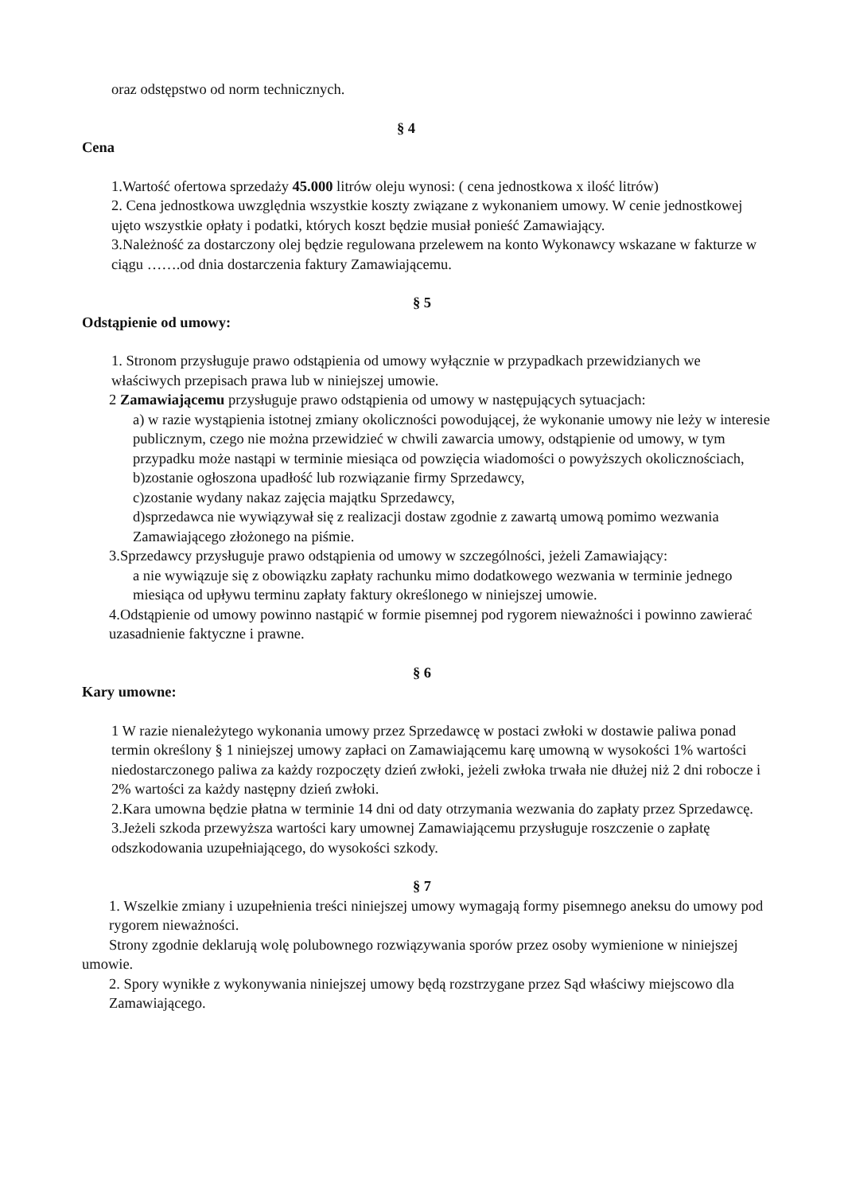oraz odstępstwo od norm technicznych.
§ 4
Cena
1.Wartość ofertowa sprzedaży 45.000 litrów oleju wynosi: ( cena jednostkowa x ilość litrów)
2. Cena jednostkowa uwzględnia wszystkie koszty związane z wykonaniem umowy. W cenie jednostkowej ujęto wszystkie opłaty i podatki, których koszt będzie musiał ponieść Zamawiający.
3.Należność za dostarczony olej będzie regulowana przelewem na konto Wykonawcy wskazane w fakturze w ciągu …….od dnia dostarczenia faktury Zamawiającemu.
§ 5
Odstąpienie od umowy:
1. Stronom przysługuje prawo odstąpienia od umowy wyłącznie w przypadkach przewidzianych we właściwych przepisach prawa lub w niniejszej umowie.
2 Zamawiającemu przysługuje prawo odstąpienia od umowy w następujących sytuacjach:
a) w razie wystąpienia istotnej zmiany okoliczności powodującej, że wykonanie umowy nie leży w interesie publicznym, czego nie można przewidzieć w chwili zawarcia umowy, odstąpienie od umowy, w tym przypadku może nastąpi w terminie miesiąca od powzięcia wiadomości o powyższych okolicznościach,
b)zostanie ogłoszona upadłość lub rozwiązanie firmy Sprzedawcy,
c)zostanie wydany nakaz zajęcia majątku Sprzedawcy,
d)sprzedawca nie wywiązywał się z realizacji dostaw zgodnie z zawartą umową pomimo wezwania Zamawiającego złożonego na piśmie.
3.Sprzedawcy przysługuje prawo odstąpienia od umowy w szczególności, jeżeli Zamawiający:
a nie wywiązuje się z obowiązku zapłaty rachunku mimo dodatkowego wezwania w terminie jednego miesiąca od upływu terminu zapłaty faktury określonego w niniejszej umowie.
4.Odstąpienie od umowy powinno nastąpić w formie pisemnej pod rygorem nieważności i powinno zawierać uzasadnienie faktyczne i prawne.
§ 6
Kary umowne:
1 W razie nienależytego wykonania umowy przez Sprzedawcę w postaci zwłoki w dostawie paliwa ponad termin określony § 1 niniejszej umowy zapłaci on Zamawiającemu karę umowną w wysokości 1% wartości niedostarczonego paliwa za każdy rozpoczęty dzień zwłoki, jeżeli zwłoka trwała nie dłużej niż 2 dni robocze i 2% wartości za każdy następny dzień zwłoki.
2.Kara umowna będzie płatna w terminie 14 dni od daty otrzymania wezwania do zapłaty przez Sprzedawcę.
3.Jeżeli szkoda przewyższa wartości kary umownej Zamawiającemu przysługuje roszczenie o zapłatę odszkodowania uzupełniającego, do wysokości szkody.
§ 7
1. Wszelkie zmiany i uzupełnienia treści niniejszej umowy wymagają formy pisemnego aneksu do umowy pod rygorem nieważności.
Strony zgodnie deklarują wolę polubownego rozwiązywania sporów przez osoby wymienione w niniejszej umowie.
2. Spory wynikłe z wykonywania niniejszej umowy będą rozstrzygane przez Sąd właściwy miejscowo dla Zamawiającego.